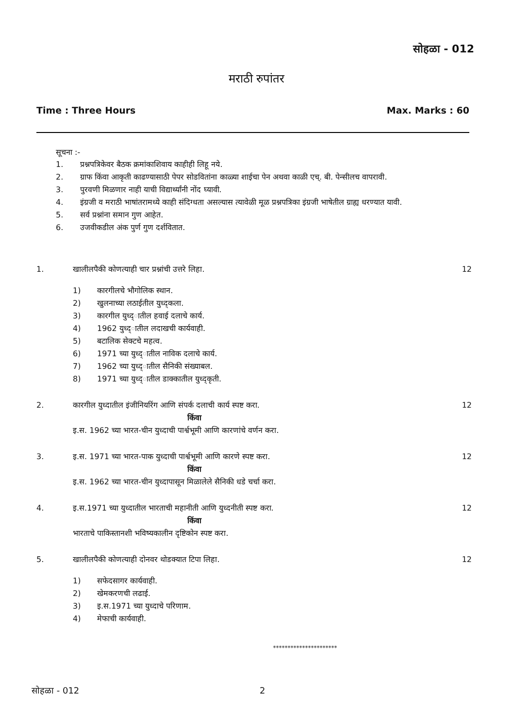सोहळा - 012
मराठी रुपांतर
Time : Three Hours Max. Marks : 60
सूचना :-
1. प्रश्नपत्रिकेवर बैठक क्रमांकाशिवाय काहीही लिहू नये.
2. ग्राफ किंवा आकृती काढण्यासाठी पेपर सोडवितांना काळ्या शाईचा पेन अथवा काळी एच्. बी. पेन्सीलच वापरावी.
3. पुरवणी मिळणार नाही याची विद्यार्थ्यांनी नोंद घ्यावी.
4. इंग्रजी व मराठी भाषांतरामध्ये काही संदिग्धता असल्यास त्यावेळी मूळ प्रश्नपत्रिका इंग्रजी भाषेतील ग्राह्य धरण्यात यावी.
5. सर्व प्रश्नांना समान गुण आहेत.
6. उजवीकडील अंक पुर्ण गुण दर्शवितात.
1. खालीलपैकी कोणत्याही चार प्रश्नांची उत्तरे लिहा.
1) कारगीलचे भौगोलिक स्थान.
2) खुलनाच्या लठाईतील युध्द्कला.
3) कारगील युध्द्‌ातील हवाई दलाचे कार्य.
4) 1962 युध्द्‌ातील लदाखची कार्यवाही.
5) बटालिक सेक्टचे महत्व.
6) 1971 च्या युध्द्‌ातील नाविक दलाचे कार्य.
7) 1962 च्या युध्द्‌ातील सैनिकी संख्याबल.
8) 1971 च्या युध्द्‌ातील डाक्कातील युध्द्कृती.
12
2. कारगील युध्दातील इंजीनियरिंग आणि संपर्क दलाची कार्य स्पष्ट करा.
किंवा
इ.स. 1962 च्या भारत-चीन युध्दाची पार्श्वभूमी आणि कारणांचे वर्णन करा.
12
3. इ.स. 1971 च्या भारत-पाक युध्दाची पार्श्वभूमी आणि कारणे स्पष्ट करा.
किंवा
इ.स. 1962 च्या भारत-चीन युध्दापासून मिळालेले सैनिकी धडे चर्चा करा.
12
4. इ.स.1971 च्या युध्दातील भारताची महानीती आणि युध्दनीती स्पष्ट करा.
किंवा
भारताचे पाकिस्तानशी भविष्यकालीन दृष्टिकोन स्पष्ट करा.
12
5. खालीलपैकी कोणत्याही दोनवर थोडक्यात टिपा लिहा.
1) सफेदसागर कार्यवाही.
2) खेमकरणची लढाई.
3) इ.स.1971 च्या युध्दाचे परिणाम.
4) मेफाची कार्यवाही.
12
**********************
सोहळा - 012 2